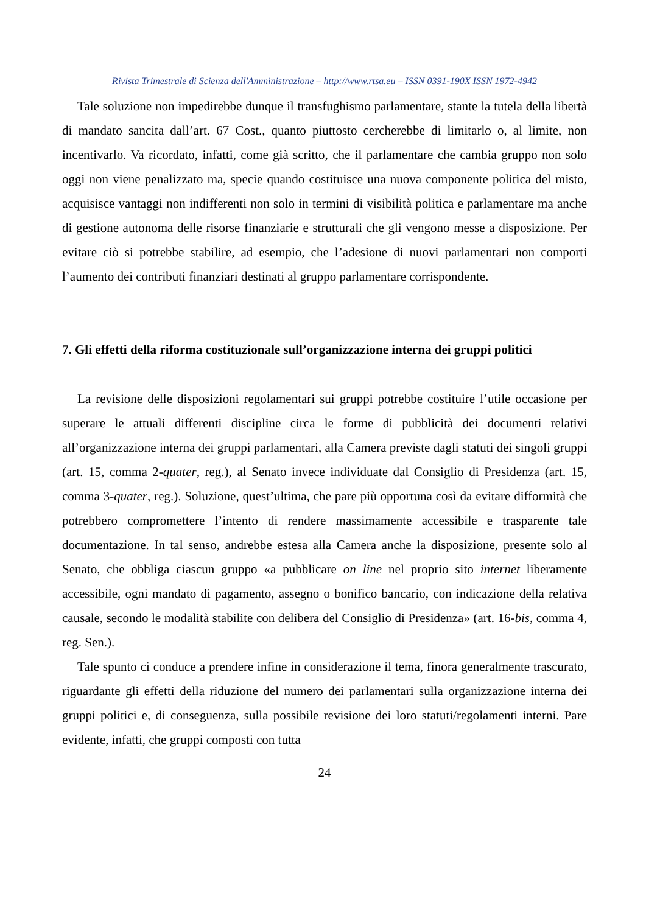Rivista Trimestrale di Scienza dell'Amministrazione – http://www.rtsa.eu – ISSN 0391-190X ISSN 1972-4942
Tale soluzione non impedirebbe dunque il transfughismo parlamentare, stante la tutela della libertà di mandato sancita dall’art. 67 Cost., quanto piuttosto cercherebbe di limitarlo o, al limite, non incentivarlo. Va ricordato, infatti, come già scritto, che il parlamentare che cambia gruppo non solo oggi non viene penalizzato ma, specie quando costituisce una nuova componente politica del misto, acquisisce vantaggi non indifferenti non solo in termini di visibilità politica e parlamentare ma anche di gestione autonoma delle risorse finanziarie e strutturali che gli vengono messe a disposizione. Per evitare ciò si potrebbe stabilire, ad esempio, che l’adesione di nuovi parlamentari non comporti l’aumento dei contributi finanziari destinati al gruppo parlamentare corrispondente.
7. Gli effetti della riforma costituzionale sull’organizzazione interna dei gruppi politici
La revisione delle disposizioni regolamentari sui gruppi potrebbe costituire l’utile occasione per superare le attuali differenti discipline circa le forme di pubblicità dei documenti relativi all’organizzazione interna dei gruppi parlamentari, alla Camera previste dagli statuti dei singoli gruppi (art. 15, comma 2-quater, reg.), al Senato invece individuate dal Consiglio di Presidenza (art. 15, comma 3-quater, reg.). Soluzione, quest’ultima, che pare più opportuna così da evitare difformità che potrebbero compromettere l’intento di rendere massimamente accessibile e trasparente tale documentazione. In tal senso, andrebbe estesa alla Camera anche la disposizione, presente solo al Senato, che obbliga ciascun gruppo «a pubblicare on line nel proprio sito internet liberamente accessibile, ogni mandato di pagamento, assegno o bonifico bancario, con indicazione della relativa causale, secondo le modalità stabilite con delibera del Consiglio di Presidenza» (art. 16-bis, comma 4, reg. Sen.).
Tale spunto ci conduce a prendere infine in considerazione il tema, finora generalmente trascurato, riguardante gli effetti della riduzione del numero dei parlamentari sulla organizzazione interna dei gruppi politici e, di conseguenza, sulla possibile revisione dei loro statuti/regolamenti interni. Pare evidente, infatti, che gruppi composti con tutta
24